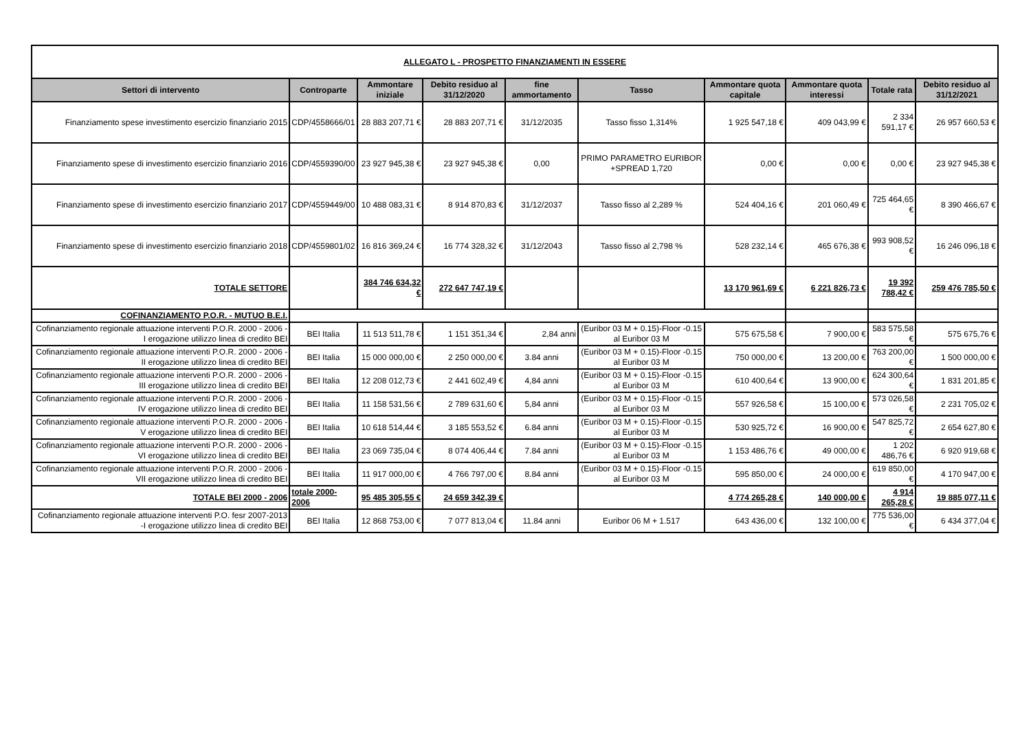| ALLEGATO L - PROSPETTO FINANZIAMENTI IN ESSERE | | | | | | | | | |
| Settori di intervento | Controparte | Ammontare iniziale | Debito residuo al 31/12/2020 | fine ammortamento | Tasso | Ammontare quota capitale | Ammontare quota interessi | Totale rata | Debito residuo al 31/12/2021 |
| Finanziamento spese investimento esercizio finanziario 2015 | CDP/4558666/01 | 28 883 207,71 € | 28 883 207,71 € | 31/12/2035 | Tasso fisso 1,314% | 1 925 547,18 € | 409 043,99 € | 2 334 591,17 € | 26 957 660,53 € |
| Finanziamento spese di investimento esercizio finanziario 2016 | CDP/4559390/00 | 23 927 945,38 € | 23 927 945,38 € | 0,00 | PRIMO PARAMETRO EURIBOR +SPREAD 1,720 | 0,00 € | 0,00 € | 0,00 € | 23 927 945,38 € |
| Finanziamento spese di investimento esercizio finanziario 2017 | CDP/4559449/00 | 10 488 083,31 € | 8 914 870,83 € | 31/12/2037 | Tasso fisso al 2,289 % | 524 404,16 € | 201 060,49 € | 725 464,65 € | 8 390 466,67 € |
| Finanziamento spese di investimento esercizio finanziario 2018 | CDP/4559801/02 | 16 816 369,24 € | 16 774 328,32 € | 31/12/2043 | Tasso fisso al 2,798 % | 528 232,14 € | 465 676,38 € | 993 908,52 € | 16 246 096,18 € |
| TOTALE SETTORE | | 384 746 634,32 € | 272 647 747,19 € | | | 13 170 961,69 € | 6 221 826,73 € | 19 392 788,42 € | 259 476 785,50 € |
| COFINANZIAMENTO P.O.R. - MUTUO B.E.I. | | | | | | | | | |
| Cofinanziamento regionale attuazione interventi P.O.R. 2000 - 2006 - I erogazione utilizzo linea di credito BEI | BEI Italia | 11 513 511,78 € | 1 151 351,34 € | 2,84 anni | (Euribor 03 M + 0.15)-Floor -0.15 al Euribor 03 M | 575 675,58 € | 7 900,00 € | 583 575,58 € | 575 675,76 € |
| Cofinanziamento regionale attuazione interventi P.O.R. 2000 - 2006 - II erogazione utilizzo linea di credito BEI | BEI Italia | 15 000 000,00 € | 2 250 000,00 € | 3.84 anni | (Euribor 03 M + 0.15)-Floor -0.15 al Euribor 03 M | 750 000,00 € | 13 200,00 € | 763 200,00 € | 1 500 000,00 € |
| Cofinanziamento regionale attuazione interventi P.O.R. 2000 - 2006 - III erogazione utilizzo linea di credito BEI | BEI Italia | 12 208 012,73 € | 2 441 602,49 € | 4,84 anni | (Euribor 03 M + 0.15)-Floor -0.15 al Euribor 03 M | 610 400,64 € | 13 900,00 € | 624 300,64 € | 1 831 201,85 € |
| Cofinanziamento regionale attuazione interventi P.O.R. 2000 - 2006 - IV erogazione utilizzo linea di credito BEI | BEI Italia | 11 158 531,56 € | 2 789 631,60 € | 5,84 anni | (Euribor 03 M + 0.15)-Floor -0.15 al Euribor 03 M | 557 926,58 € | 15 100,00 € | 573 026,58 € | 2 231 705,02 € |
| Cofinanziamento regionale attuazione interventi P.O.R. 2000 - 2006 - V erogazione utilizzo linea di credito BEI | BEI Italia | 10 618 514,44 € | 3 185 553,52 € | 6.84 anni | (Euribor 03 M + 0.15)-Floor -0.15 al Euribor 03 M | 530 925,72 € | 16 900,00 € | 547 825,72 € | 2 654 627,80 € |
| Cofinanziamento regionale attuazione interventi P.O.R. 2000 - 2006 - VI erogazione utilizzo linea di credito BEI | BEI Italia | 23 069 735,04 € | 8 074 406,44 € | 7.84 anni | (Euribor 03 M + 0.15)-Floor -0.15 al Euribor 03 M | 1 153 486,76 € | 49 000,00 € | 1 202 486,76 € | 6 920 919,68 € |
| Cofinanziamento regionale attuazione interventi P.O.R. 2000 - 2006 - VII erogazione utilizzo linea di credito BEI | BEI Italia | 11 917 000,00 € | 4 766 797,00 € | 8.84 anni | (Euribor 03 M + 0.15)-Floor -0.15 al Euribor 03 M | 595 850,00 € | 24 000,00 € | 619 850,00 € | 4 170 947,00 € |
| TOTALE BEI 2000 - 2006 | totale 2000-2006 | 95 485 305,55 € | 24 659 342,39 € | | | 4 774 265,28 € | 140 000,00 € | 4 914 265,28 € | 19 885 077,11 € |
| Cofinanziamento regionale attuazione interventi P.O. fesr 2007-2013 -I erogazione utilizzo linea di credito BEI | BEI Italia | 12 868 753,00 € | 7 077 813,04 € | 11.84 anni | Euribor 06 M + 1.517 | 643 436,00 € | 132 100,00 € | 775 536,00 € | 6 434 377,04 € |